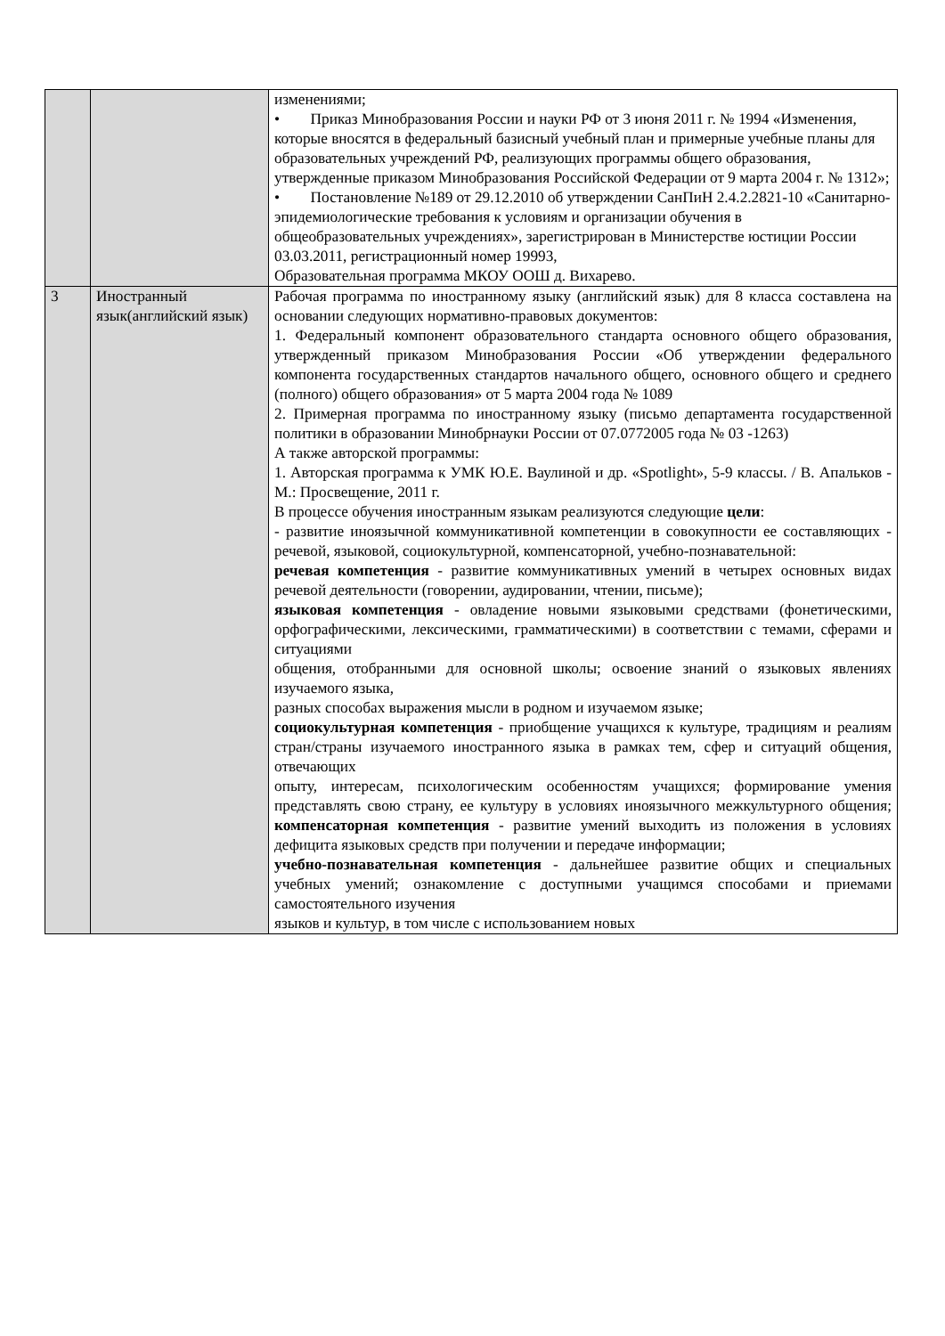| | | изменениями; • Приказ Минобразования России и науки РФ от 3 июня 2011 г. № 1994 «Изменения, которые вносятся в федеральный базисный учебный план и примерные учебные планы для образовательных учреждений РФ, реализующих программы общего образования, утвержденные приказом Минобразования Российской Федерации от 9 марта 2004 г. № 1312»; • Постановление №189 от 29.12.2010 об утверждении СанПиН 2.4.2.2821-10 «Санитарно-эпидемиологические требования к условиям и организации обучения в общеобразовательных учреждениях», зарегистрирован в Министерстве юстиции России 03.03.2011, регистрационный номер 19993, Образовательная программа МКОУ ООШ д. Вихарево. |
| 3 | Иностранный язык(английский язык) | Рабочая программа по иностранному языку (английский язык) для 8 класса составлена на основании следующих нормативно-правовых документов: 1. Федеральный компонент образовательного стандарта основного общего образования, утвержденный приказом Минобразования России «Об утверждении федерального компонента государственных стандартов начального общего, основного общего и среднего (полного) общего образования» от 5 марта 2004 года № 1089 2. Примерная программа по иностранному языку (письмо департамента государственной политики в образовании Минобрнауки России от 07.0772005 года № 03 -1263) А также авторской программы: 1. Авторская программа к УМК Ю.Е. Ваулиной и др. «Spotlight», 5-9 классы. / В. Апальков - М.: Просвещение, 2011 г. В процессе обучения иностранным языкам реализуются следующие цели : - развитие иноязычной коммуникативной компетенции в совокупности ее составляющих - речевой, языковой, социокультурной, компенсаторной, учебно-познавательной: речевая компетенция - развитие коммуникативных умений в четырех основных видах речевой деятельности (говорении, аудировании, чтении, письме); языковая компетенция - овладение новыми языковыми средствами (фонетическими, орфографическими, лексическими, грамматическими) в соответствии с темами, сферами и ситуациями общения, отобранными для основной школы; освоение знаний о языковых явлениях изучаемого языка, разных способах выражения мысли в родном и изучаемом языке; социокультурная компетенция - приобщение учащихся к культуре, традициям и реалиям стран/страны изучаемого иностранного языка в рамках тем, сфер и ситуаций общения, отвечающих опыту, интересам, психологическим особенностям учащихся; формирование умения представлять свою страну, ее культуру в условиях иноязычного межкультурного общения; компенсаторная компетенция - развитие умений выходить из положения в условиях дефицита языковых средств при получении и передаче информации; учебно-познавательная компетенция - дальнейшее развитие общих и специальных учебных умений; ознакомление с доступными учащимся способами и приемами самостоятельного изучения языков и культур, в том числе с использованием новых |